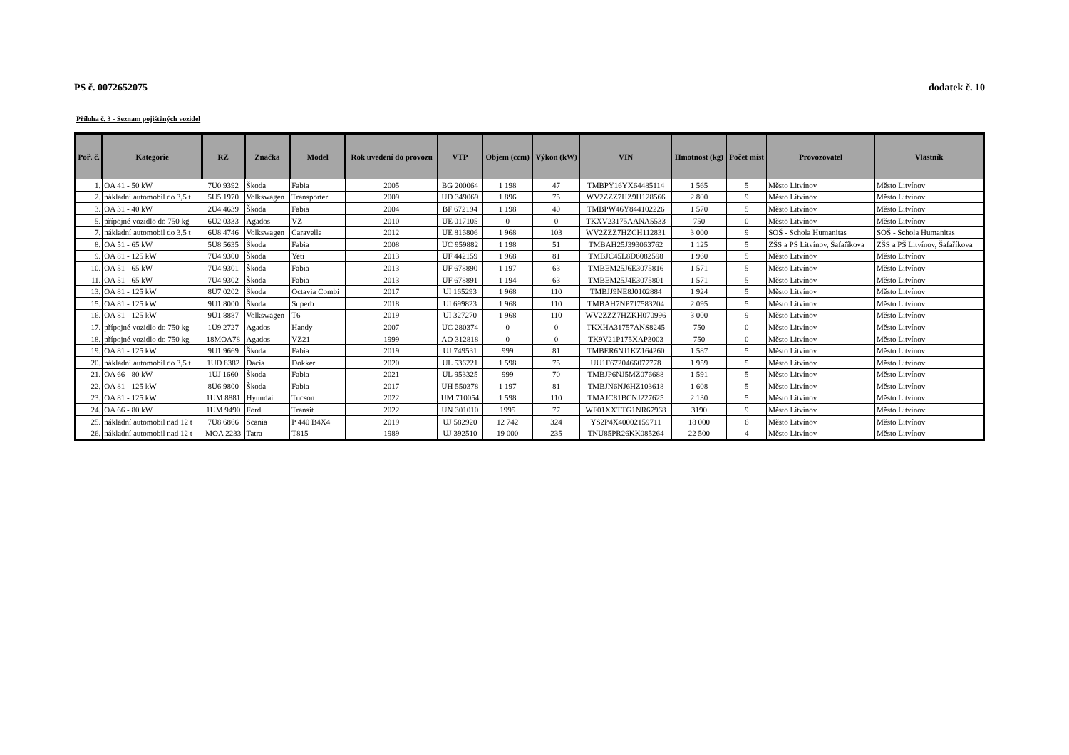PS č. 0072652075 dodatek č. 10
Příloha č. 3 - Seznam pojištěných vozidel
| Poř. č. | Kategorie | RZ | Značka | Model | Rok uvedení do provozu | VTP | Objem (ccm) | Výkon (kW) | VIN | Hmotnost (kg) | Počet míst | Provozovatel | Vlastník |
| --- | --- | --- | --- | --- | --- | --- | --- | --- | --- | --- | --- | --- | --- |
| 1. | OA 41 - 50 kW | 7U0 9392 | Škoda | Fabia | 2005 | BG 200064 | 1 198 | 47 | TMBPY16YX64485114 | 1 565 | 5 | Město Litvínov | Město Litvínov |
| 2. | nákladní automobil do 3,5 t | 5U5 1970 | Volkswagen | Transporter | 2009 | UD 349069 | 1 896 | 75 | WV2ZZZ7HZ9H128566 | 2 800 | 9 | Město Litvínov | Město Litvínov |
| 3. | OA 31 - 40 kW | 2U4 4639 | Škoda | Fabia | 2004 | BF 672194 | 1 198 | 40 | TMBPW46Y844102226 | 1 570 | 5 | Město Litvínov | Město Litvínov |
| 5. | přípojné vozidlo do 750 kg | 6U2 0333 | Agados | VZ | 2010 | UE 017105 | 0 | 0 | TKXV23175AANA5533 | 750 | 0 | Město Litvínov | Město Litvínov |
| 7. | nákladní automobil do 3,5 t | 6U8 4746 | Volkswagen | Caravelle | 2012 | UE 816806 | 1 968 | 103 | WV2ZZZ7HZCH112831 | 3 000 | 9 | SOŠ - Schola Humanitas | SOŠ - Schola Humanitas |
| 8. | OA 51 - 65 kW | 5U8 5635 | Škoda | Fabia | 2008 | UC 959882 | 1 198 | 51 | TMBAH25J393063762 | 1 125 | 5 | ZŠS a PŠ Litvínov, Šafaříkova | ZŠS a PŠ Litvínov, Šafaříkova |
| 9. | OA 81 - 125 kW | 7U4 9300 | Škoda | Yeti | 2013 | UF 442159 | 1 968 | 81 | TMBJC45L8D6082598 | 1 960 | 5 | Město Litvínov | Město Litvínov |
| 10. | OA 51 - 65 kW | 7U4 9301 | Škoda | Fabia | 2013 | UF 678890 | 1 197 | 63 | TMBEM25J6E3075816 | 1 571 | 5 | Město Litvínov | Město Litvínov |
| 11. | OA 51 - 65 kW | 7U4 9302 | Škoda | Fabia | 2013 | UF 678891 | 1 194 | 63 | TMBEM25J4E3075801 | 1 571 | 5 | Město Litvínov | Město Litvínov |
| 13. | OA 81 - 125 kW | 8U7 0202 | Škoda | Octavia Combi | 2017 | UI 165293 | 1 968 | 110 | TMBJJ9NE8J0102884 | 1 924 | 5 | Město Litvínov | Město Litvínov |
| 15. | OA 81 - 125 kW | 9U1 8000 | Škoda | Superb | 2018 | UI 699823 | 1 968 | 110 | TMBAH7NP7J7583204 | 2 095 | 5 | Město Litvínov | Město Litvínov |
| 16. | OA 81 - 125 kW | 9U1 8887 | Volkswagen | T6 | 2019 | UI 327270 | 1 968 | 110 | WV2ZZZ7HZKH070996 | 3 000 | 9 | Město Litvínov | Město Litvínov |
| 17. | přípojné vozidlo do 750 kg | 1U9 2727 | Agados | Handy | 2007 | UC 280374 | 0 | 0 | TKXHA31757ANS8245 | 750 | 0 | Město Litvínov | Město Litvínov |
| 18. | přípojné vozidlo do 750 kg | 18MOA78 | Agados | VZ21 | 1999 | AO 312818 | 0 | 0 | TK9V21P175XAP3003 | 750 | 0 | Město Litvínov | Město Litvínov |
| 19. | OA 81 - 125 kW | 9U1 9669 | Škoda | Fabia | 2019 | UJ 749531 | 999 | 81 | TMBER6NJ1KZ164260 | 1 587 | 5 | Město Litvínov | Město Litvínov |
| 20. | nákladní automobil do 3,5 t | 1UD 8382 | Dacia | Dokker | 2020 | UL 536221 | 1 598 | 75 | UU1F6720466077778 | 1 959 | 5 | Město Litvínov | Město Litvínov |
| 21. | OA 66 - 80 kW | 1UJ 1660 | Škoda | Fabia | 2021 | UL 953325 | 999 | 70 | TMBJP6NJ5MZ076688 | 1 591 | 5 | Město Litvínov | Město Litvínov |
| 22. | OA 81 - 125 kW | 8U6 9800 | Škoda | Fabia | 2017 | UH 550378 | 1 197 | 81 | TMBJN6NJ6HZ103618 | 1 608 | 5 | Město Litvínov | Město Litvínov |
| 23. | OA 81 - 125 kW | 1UM 8881 | Hyundai | Tucson | 2022 | UM 710054 | 1 598 | 110 | TMAJC81BCNJ227625 | 2 130 | 5 | Město Litvínov | Město Litvínov |
| 24. | OA 66 - 80 kW | 1UM 9490 | Ford | Transit | 2022 | UN 301010 | 1995 | 77 | WF01XXTTG1NR67968 | 3190 | 9 | Město Litvínov | Město Litvínov |
| 25. | nákladní automobil nad 12 t | 7U8 6866 | Scania | P 440 B4X4 | 2019 | UJ 582920 | 12 742 | 324 | YS2P4X40002159711 | 18 000 | 6 | Město Litvínov | Město Litvínov |
| 26. | nákladní automobil nad 12 t | MOA 2233 | Tatra | T815 | 1989 | UJ 392510 | 19 000 | 235 | TNU85PR26KK085264 | 22 500 | 4 | Město Litvínov | Město Litvínov |